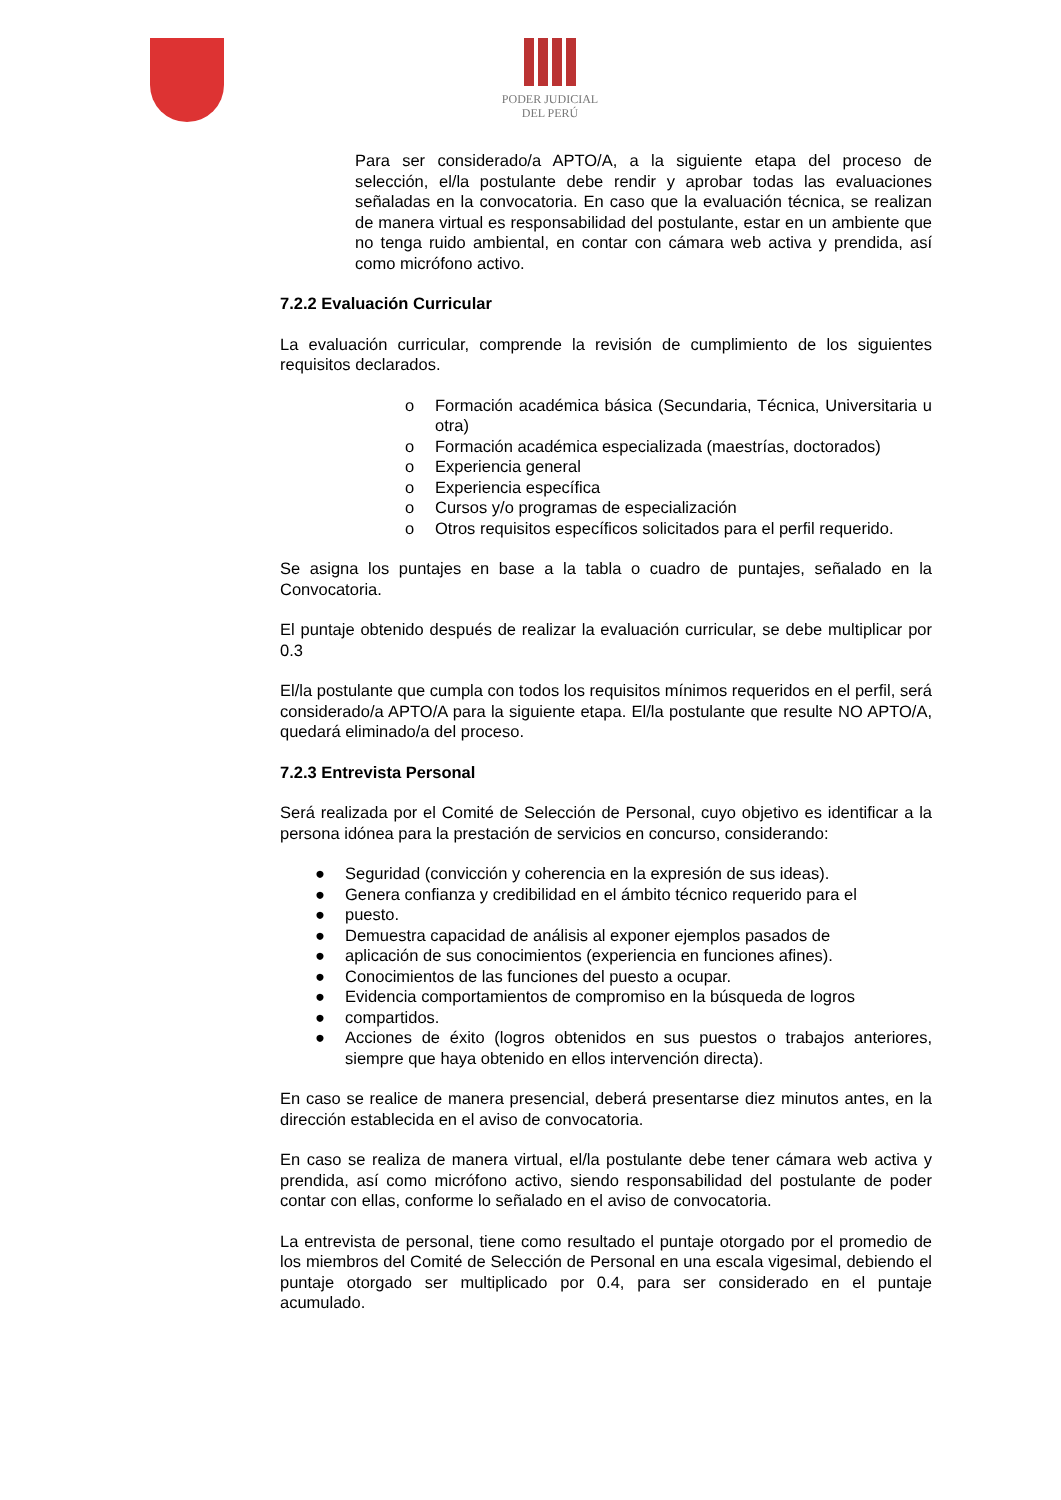PODER JUDICIAL
DEL PERÚ
Para ser considerado/a APTO/A, a la siguiente etapa del proceso de selección, el/la postulante debe rendir y aprobar todas las evaluaciones señaladas en la convocatoria. En caso que la evaluación técnica, se realizan de manera virtual es responsabilidad del postulante, estar en un ambiente que no tenga ruido ambiental, en contar con cámara web activa y prendida, así como micrófono activo.
7.2.2 Evaluación Curricular
La evaluación curricular, comprende la revisión de cumplimiento de los siguientes requisitos declarados.
o Formación académica básica (Secundaria, Técnica, Universitaria u otra)
o Formación académica especializada (maestrías, doctorados)
o Experiencia general
o Experiencia específica
o Cursos y/o programas de especialización
o Otros requisitos específicos solicitados para el perfil requerido.
Se asigna los puntajes en base a la tabla o cuadro de puntajes, señalado en la Convocatoria.
El puntaje obtenido después de realizar la evaluación curricular, se debe multiplicar por 0.3
El/la postulante que cumpla con todos los requisitos mínimos requeridos en el perfil, será considerado/a APTO/A para la siguiente etapa. El/la postulante que resulte NO APTO/A, quedará eliminado/a del proceso.
7.2.3 Entrevista Personal
Será realizada por el Comité de Selección de Personal, cuyo objetivo es identificar a la persona idónea para la prestación de servicios en concurso, considerando:
● Seguridad (convicción y coherencia en la expresión de sus ideas).
● Genera confianza y credibilidad en el ámbito técnico requerido para el
● puesto.
● Demuestra capacidad de análisis al exponer ejemplos pasados de
● aplicación de sus conocimientos (experiencia en funciones afines).
● Conocimientos de las funciones del puesto a ocupar.
● Evidencia comportamientos de compromiso en la búsqueda de logros
● compartidos.
● Acciones de éxito (logros obtenidos en sus puestos o trabajos anteriores, siempre que haya obtenido en ellos intervención directa).
En caso se realice de manera presencial, deberá presentarse diez minutos antes, en la dirección establecida en el aviso de convocatoria.
En caso se realiza de manera virtual, el/la postulante debe tener cámara web activa y prendida, así como micrófono activo, siendo responsabilidad del postulante de poder contar con ellas, conforme lo señalado en el aviso de convocatoria.
La entrevista de personal, tiene como resultado el puntaje otorgado por el promedio de los miembros del Comité de Selección de Personal en una escala vigesimal, debiendo el puntaje otorgado ser multiplicado por 0.4, para ser considerado en el puntaje acumulado.